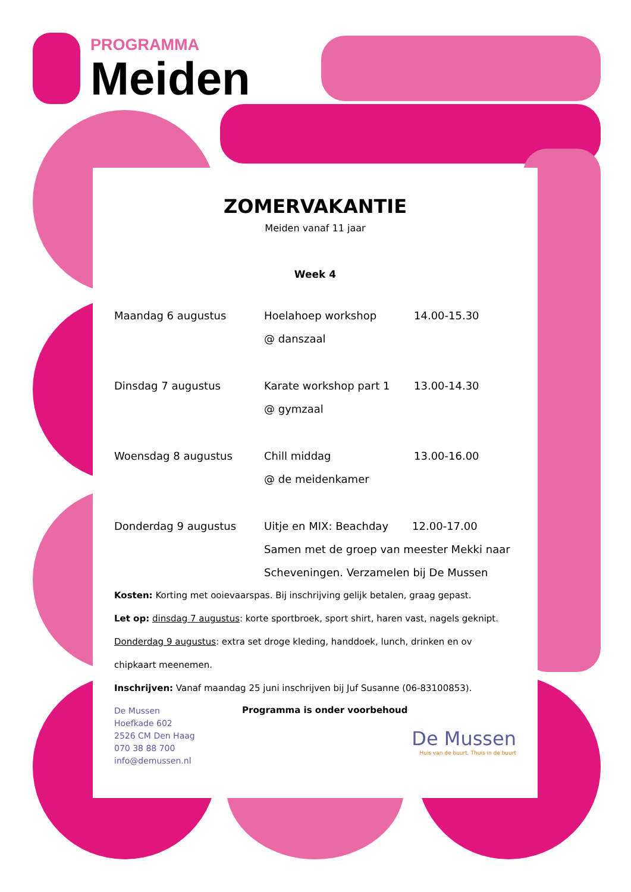PROGRAMMA
Meiden
ZOMERVAKANTIE
Meiden vanaf 11 jaar
Week 4
Maandag 6 augustus Hoelahoep workshop
@ danszaal
14.00-15.30
Dinsdag 7 augustus Karate workshop part 1
@ gymzaal
13.00-14.30
Woensdag 8 augustus Chill middag
@ de meidenkamer
13.00-16.00
Donderdag 9 augustus Uitje en MIX: Beachday 12.00-17.00
Samen met de groep van meester Mekki naar Scheveningen. Verzamelen bij De Mussen
Kosten: Korting met ooievaarspas. Bij inschrijving gelijk betalen, graag gepast.
Let op: dinsdag 7 augustus: korte sportbroek, sport shirt, haren vast, nagels geknipt.
Donderdag 9 augustus: extra set droge kleding, handdoek, lunch, drinken en ov chipkaart meenemen.
Inschrijven: Vanaf maandag 25 juni inschrijven bij Juf Susanne (06-83100853).
De Mussen
Hoefkade 602
2526 CM Den Haag
070 38 88 700
info@demussen.nl
Programma is onder voorbehoud
De Mussen
Huis van de buurt, Thuis in de buurt